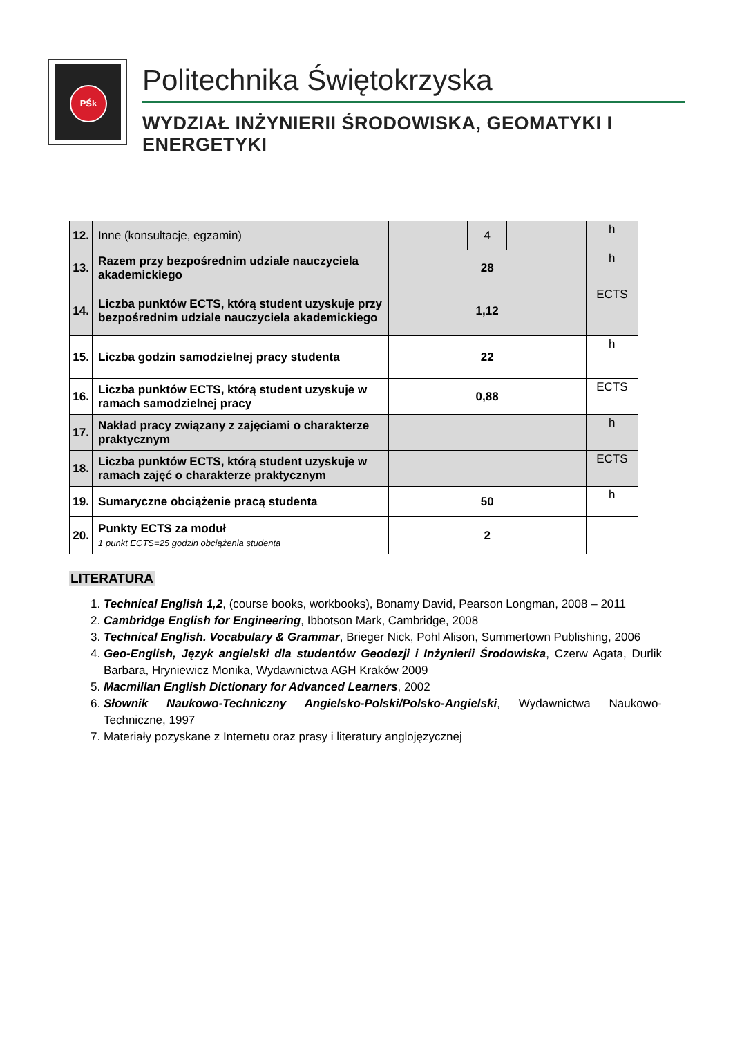PŚk
Politechnika Świętokrzyska
WYDZIAŁ INŻYNIERII ŚRODOWISKA, GEOMATYKI I ENERGETYKI
| 12. | Inne (konsultacje, egzamin) | | | 4 | | | h |
| 13. | Razem przy bezpośrednim udziale nauczyciela akademickiego | 28 | | | | | h |
| 14. | Liczba punktów ECTS, którą student uzyskuje przy bezpośrednim udziale nauczyciela akademickiego | 1,12 | | | | | ECTS |
| 15. | Liczba godzin samodzielnej pracy studenta | 22 | | | | | h |
| 16. | Liczba punktów ECTS, którą student uzyskuje w ramach samodzielnej pracy | 0,88 | | | | | ECTS |
| 17. | Nakład pracy związany z zajęciami o charakterze praktycznym | | | | | | h |
| 18. | Liczba punktów ECTS, którą student uzyskuje w ramach zajęć o charakterze praktycznym | | | | | | ECTS |
| 19. | Sumaryczne obciążenie pracą studenta | 50 | | | | | h |
| 20. | Punkty ECTS za moduł 1 punkt ECTS=25 godzin obciążenia studenta | 2 | | | | | |
LITERATURA
1. Technical English 1,2, (course books, workbooks), Bonamy David, Pearson Longman, 2008 – 2011
2. Cambridge English for Engineering, Ibbotson Mark, Cambridge, 2008
3. Technical English. Vocabulary & Grammar, Brieger Nick, Pohl Alison, Summertown Publishing, 2006
4. Geo-English, Język angielski dla studentów Geodezji i Inżynierii Środowiska, Czerw Agata, Durlik Barbara, Hryniewicz Monika, Wydawnictwa AGH Kraków 2009
5. Macmillan English Dictionary for Advanced Learners, 2002
6. Słownik Naukowo-Techniczny Angielsko-Polski/Polsko-Angielski, Wydawnictwa Naukowo-Techniczne, 1997
7. Materiały pozyskane z Internetu oraz prasy i literatury anglojęzycznej